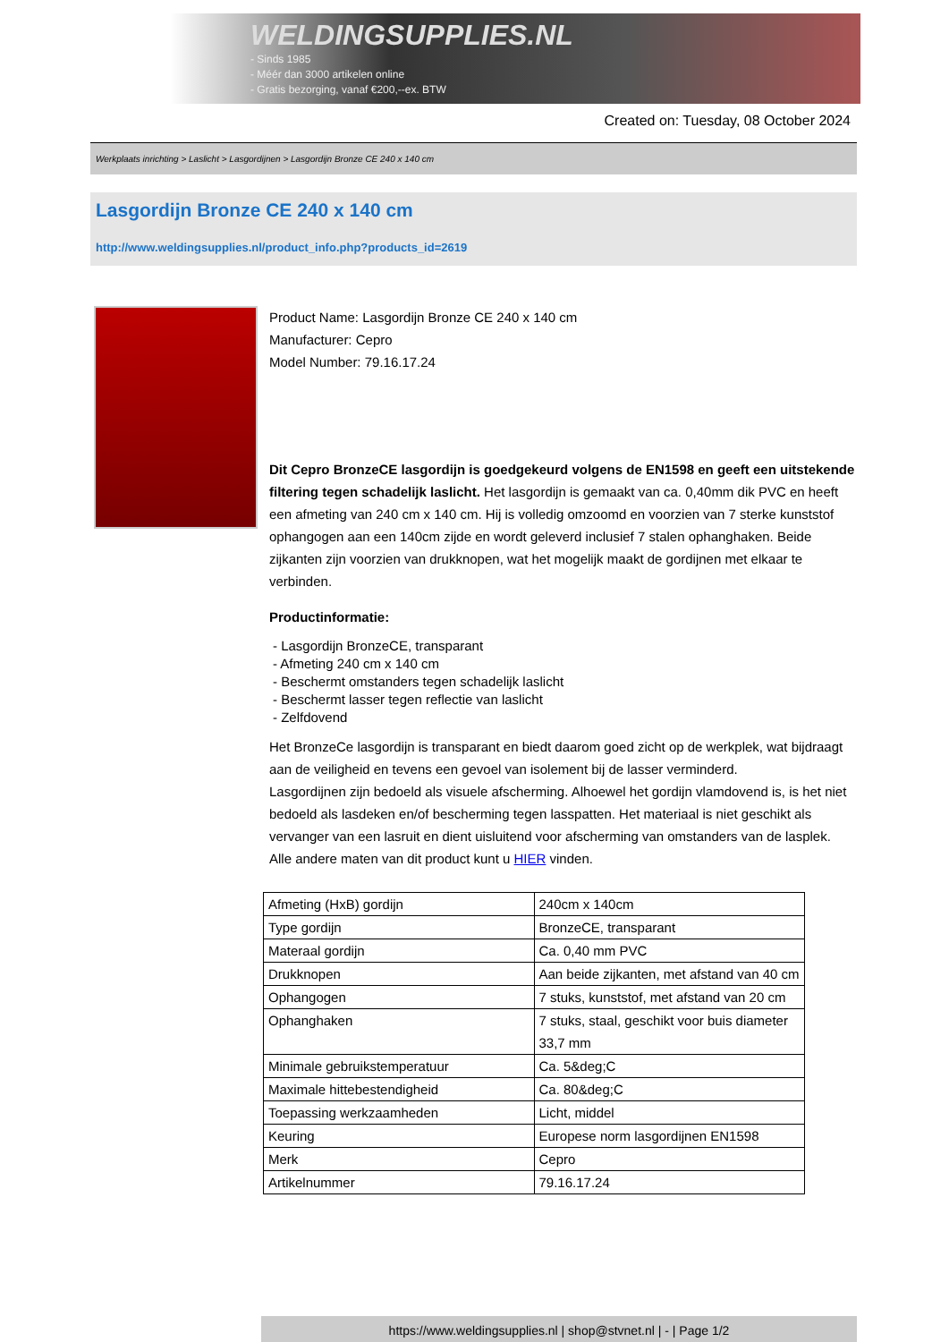WELDINGSUPPLIES.NL
- Sinds 1985
- Méér dan 3000 artikelen online
- Gratis bezorging, vanaf €200,--ex. BTW
Created on: Tuesday, 08 October 2024
Werkplaats inrichting > Laslicht > Lasgordijnen > Lasgordijn Bronze CE 240 x 140 cm
Lasgordijn Bronze CE 240 x 140 cm
http://www.weldingsupplies.nl/product_info.php?products_id=2619
Product Name: Lasgordijn Bronze CE 240 x 140 cm
Manufacturer: Cepro
Model Number: 79.16.17.24
Dit Cepro BronzeCE lasgordijn is goedgekeurd volgens de EN1598 en geeft een uitstekende filtering tegen schadelijk laslicht. Het lasgordijn is gemaakt van ca. 0,40mm dik PVC en heeft een afmeting van 240 cm x 140 cm. Hij is volledig omzoomd en voorzien van 7 sterke kunststof ophangogen aan een 140cm zijde en wordt geleverd inclusief 7 stalen ophanghaken. Beide zijkanten zijn voorzien van drukknopen, wat het mogelijk maakt de gordijnen met elkaar te verbinden.
Productinformatie:
- Lasgordijn BronzeCE, transparant
- Afmeting 240 cm x 140 cm
- Beschermt omstanders tegen schadelijk laslicht
- Beschermt lasser tegen reflectie van laslicht
- Zelfdovend
Het BronzeCe lasgordijn is transparant en biedt daarom goed zicht op de werkplek, wat bijdraagt aan de veiligheid en tevens een gevoel van isolement bij de lasser verminderd.
Lasgordijnen zijn bedoeld als visuele afscherming. Alhoewel het gordijn vlamdovend is, is het niet bedoeld als lasdeken en/of bescherming tegen lasspatten. Het materiaal is niet geschikt als vervanger van een lasruit en dient uisluitend voor afscherming van omstanders van de lasplek.
Alle andere maten van dit product kunt u HIER vinden.
| Afmeting (HxB) gordijn | 240cm x 140cm |
| Type gordijn | BronzeCE, transparant |
| Materaal gordijn | Ca. 0,40 mm PVC |
| Drukknopen | Aan beide zijkanten, met afstand van 40 cm |
| Ophangogen | 7 stuks, kunststof, met afstand van 20 cm |
| Ophanghaken | 7 stuks, staal, geschikt voor buis diameter 33,7 mm |
| Minimale gebruikstemperatuur | Ca. 5&deg;C |
| Maximale hittebestendigheid | Ca. 80&deg;C |
| Toepassing werkzaamheden | Licht, middel |
| Keuring | Europese norm lasgordijnen EN1598 |
| Merk | Cepro |
| Artikelnummer | 79.16.17.24 |
https://www.weldingsupplies.nl | shop@stvnet.nl | - | Page 1/2